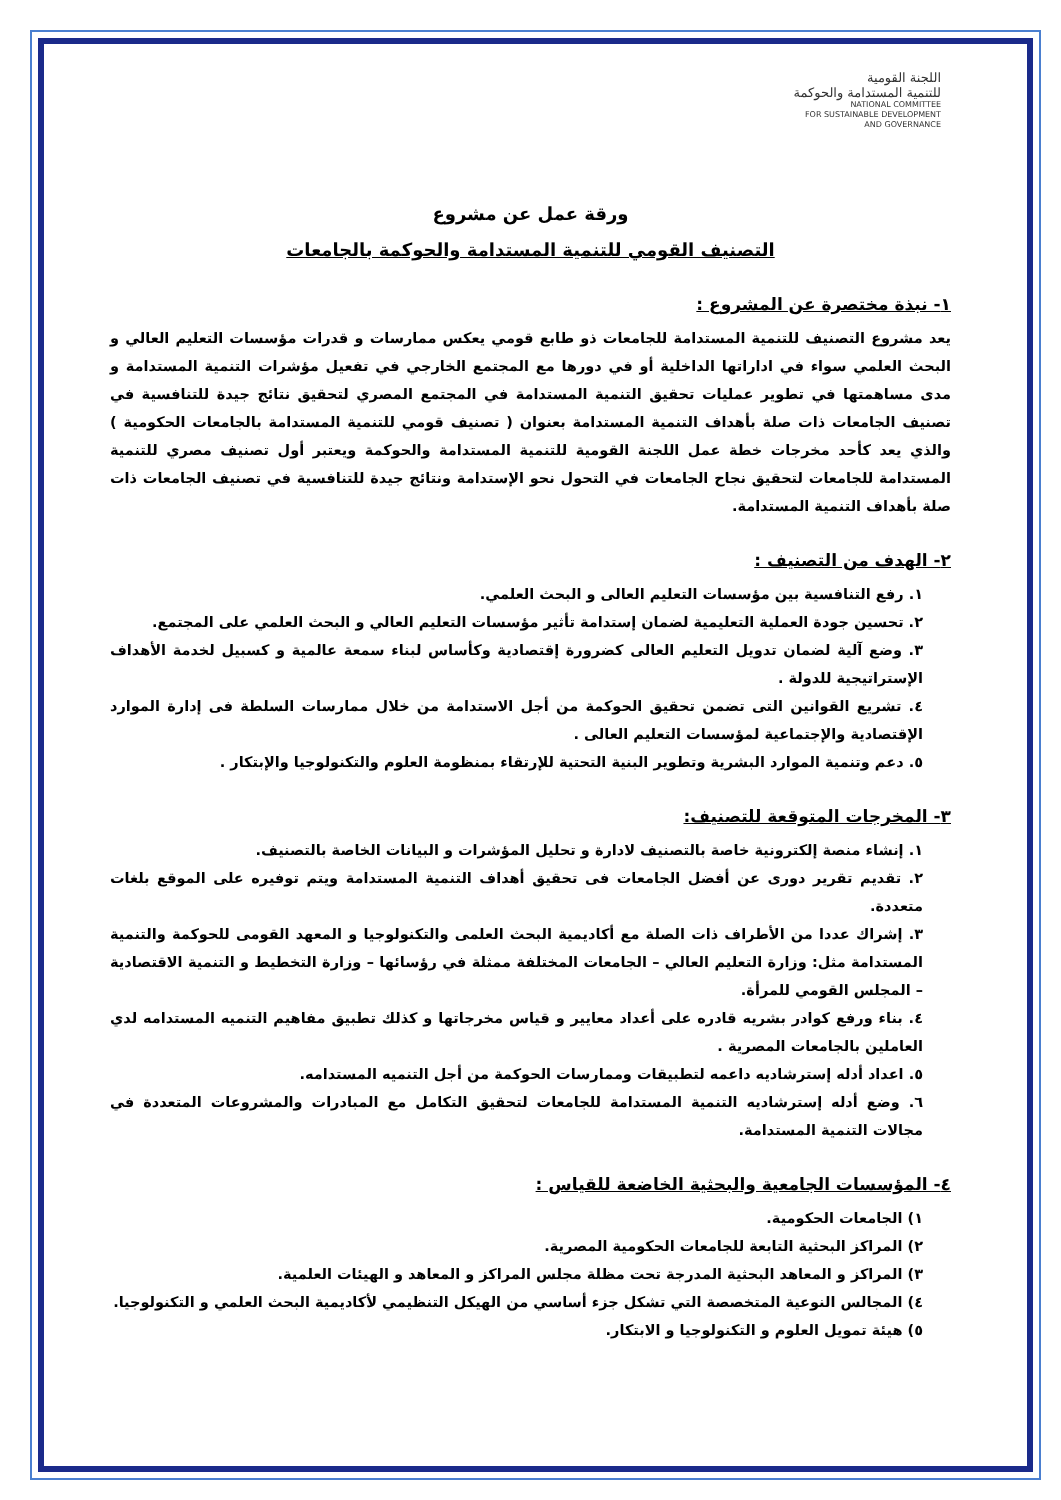اللجنة القومية
للتنمية المستدامة والحوكمة
NATIONAL COMMITTEE
FOR SUSTAINABLE DEVELOPMENT
AND GOVERNANCE
ورقة عمل عن مشروع
التصنيف القومي للتنمية المستدامة والحوكمة بالجامعات
١- نبذة مختصرة عن المشروع :
يعد مشروع التصنيف للتنمية المستدامة للجامعات ذو طابع قومي يعكس ممارسات و قدرات مؤسسات التعليم العالي و البحث العلمي سواء في اداراتها الداخلية أو في دورها مع المجتمع الخارجي في تفعيل مؤشرات التنمية المستدامة و مدى مساهمتها في تطوير عمليات تحقيق التنمية المستدامة في المجتمع المصري لتحقيق نتائج جيدة للتنافسية في تصنيف الجامعات ذات صلة بأهداف التنمية المستدامة بعنوان ( تصنيف قومي للتنمية المستدامة بالجامعات الحكومية ) والذي يعد كأحد مخرجات خطة عمل اللجنة القومية للتنمية المستدامة والحوكمة ويعتبر أول تصنيف مصري للتنمية المستدامة للجامعات لتحقيق نجاح الجامعات في التحول نحو الإستدامة ونتائج جيدة للتنافسية في تصنيف الجامعات ذات صلة بأهداف التنمية المستدامة.
٢- الهدف من التصنيف :
١. رفع التنافسية بين مؤسسات التعليم العالى و البحث العلمي.
٢. تحسين جودة العملية التعليمية لضمان إستدامة تأثير مؤسسات التعليم العالي و البحث العلمي على المجتمع.
٣. وضع آلية لضمان تدويل التعليم العالى كضرورة إقتصادية وكأساس لبناء سمعة عالمية و كسبيل لخدمة الأهداف الإستراتيجية للدولة .
٤. تشريع القوانين التى تضمن تحقيق الحوكمة من أجل الاستدامة من خلال ممارسات السلطة فى إدارة الموارد الإقتصادية والإجتماعية لمؤسسات التعليم العالى .
٥. دعم وتنمية الموارد البشرية وتطوير البنية التحتية للإرتقاء بمنظومة العلوم والتكنولوجيا والإبتكار .
٣- المخرجات المتوقعة للتصنيف:
١. إنشاء منصة إلكترونية خاصة بالتصنيف لادارة و تحليل المؤشرات و البيانات الخاصة بالتصنيف.
٢. تقديم تقرير دورى عن أفضل الجامعات فى تحقيق أهداف التنمية المستدامة ويتم توفيره على الموقع بلغات متعددة.
٣. إشراك عددا من الأطراف ذات الصلة مع أكاديمية البحث العلمى والتكنولوجيا و المعهد القومى للحوكمة والتنمية المستدامة مثل: وزارة التعليم العالي – الجامعات المختلفة ممثلة في رؤسائها – وزارة التخطيط و التنمية الاقتصادية – المجلس القومي للمرأة.
٤. بناء ورفع كوادر بشريه قادره على أعداد معايير و قياس مخرجاتها و كذلك تطبيق مفاهيم التنميه المستدامه لدي العاملين بالجامعات المصرية .
٥. اعداد أدله إسترشاديه داعمه لتطبيقات وممارسات الحوكمة من أجل التنميه المستدامه.
٦. وضع أدله إسترشاديه التنمية المستدامة للجامعات لتحقيق التكامل مع المبادرات والمشروعات المتعددة في مجالات التنمية المستدامة.
٤- المؤسسات الجامعية والبحثية الخاضعة للقياس :
١) الجامعات الحكومية.
٢) المراكز البحثية التابعة للجامعات الحكومية المصرية.
٣) المراكز و المعاهد البحثية المدرجة تحت مظلة مجلس المراكز و المعاهد و الهيئات العلمية.
٤) المجالس النوعية المتخصصة التي تشكل جزء أساسي من الهيكل التنظيمي لأكاديمية البحث العلمي و التكنولوجيا.
٥) هيئة تمويل العلوم و التكنولوجيا و الابتكار.